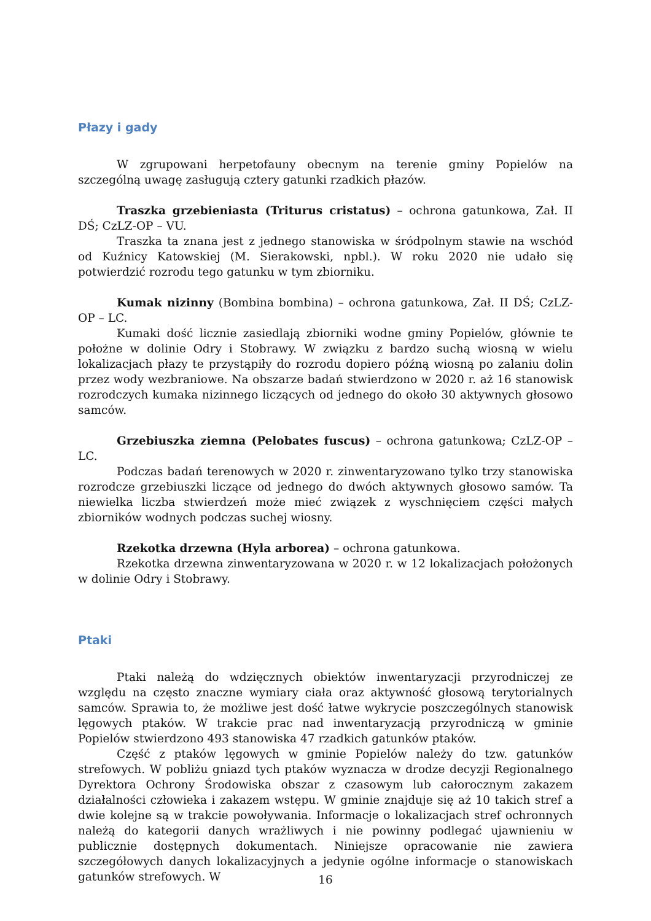Płazy i gady
W zgrupowani herpetofauny obecnym na terenie gminy Popielów na szczególną uwagę zasługują cztery gatunki rzadkich płazów.
Traszka grzebieniasta (Triturus cristatus) – ochrona gatunkowa, Zał. II DŚ; CzLZ-OP – VU.
Traszka ta znana jest z jednego stanowiska w śródpolnym stawie na wschód od Kuźnicy Katowskiej (M. Sierakowski, npbl.). W roku 2020 nie udało się potwierdzić rozrodu tego gatunku w tym zbiorniku.
Kumak nizinny (Bombina bombina) – ochrona gatunkowa, Zał. II DŚ; CzLZ-OP – LC.
Kumaki dość licznie zasiedlają zbiorniki wodne gminy Popielów, głównie te położne w dolinie Odry i Stobrawy. W związku z bardzo suchą wiosną w wielu lokalizacjach płazy te przystąpiły do rozrodu dopiero późną wiosną po zalaniu dolin przez wody wezbraniowe. Na obszarze badań stwierdzono w 2020 r. aż 16 stanowisk rozrodczych kumaka nizinnego liczących od jednego do około 30 aktywnych głosowo samców.
Grzebiuszka ziemna (Pelobates fuscus) – ochrona gatunkowa; CzLZ-OP – LC.
Podczas badań terenowych w 2020 r. zinwentaryzowano tylko trzy stanowiska rozrodcze grzebiuszki liczące od jednego do dwóch aktywnych głosowo samów. Ta niewielka liczba stwierdzeń może mieć związek z wyschnięciem części małych zbiorników wodnych podczas suchej wiosny.
Rzekotka drzewna (Hyla arborea) – ochrona gatunkowa.
Rzekotka drzewna zinwentaryzowana w 2020 r. w 12 lokalizacjach położonych w dolinie Odry i Stobrawy.
Ptaki
Ptaki należą do wdzięcznych obiektów inwentaryzacji przyrodniczej ze względu na często znaczne wymiary ciała oraz aktywność głosową terytorialnych samców. Sprawia to, że możliwe jest dość łatwe wykrycie poszczególnych stanowisk lęgowych ptaków. W trakcie prac nad inwentaryzacją przyrodniczą w gminie Popielów stwierdzono 493 stanowiska 47 rzadkich gatunków ptaków.
Część z ptaków lęgowych w gminie Popielów należy do tzw. gatunków strefowych. W pobliżu gniazd tych ptaków wyznacza w drodze decyzji Regionalnego Dyrektora Ochrony Środowiska obszar z czasowym lub całorocznym zakazem działalności człowieka i zakazem wstępu. W gminie znajduje się aż 10 takich stref a dwie kolejne są w trakcie powoływania. Informacje o lokalizacjach stref ochronnych należą do kategorii danych wrażliwych i nie powinny podlegać ujawnieniu w publicznie dostępnych dokumentach. Niniejsze opracowanie nie zawiera szczegółowych danych lokalizacyjnych a jedynie ogólne informacje o stanowiskach gatunków strefowych. W
16